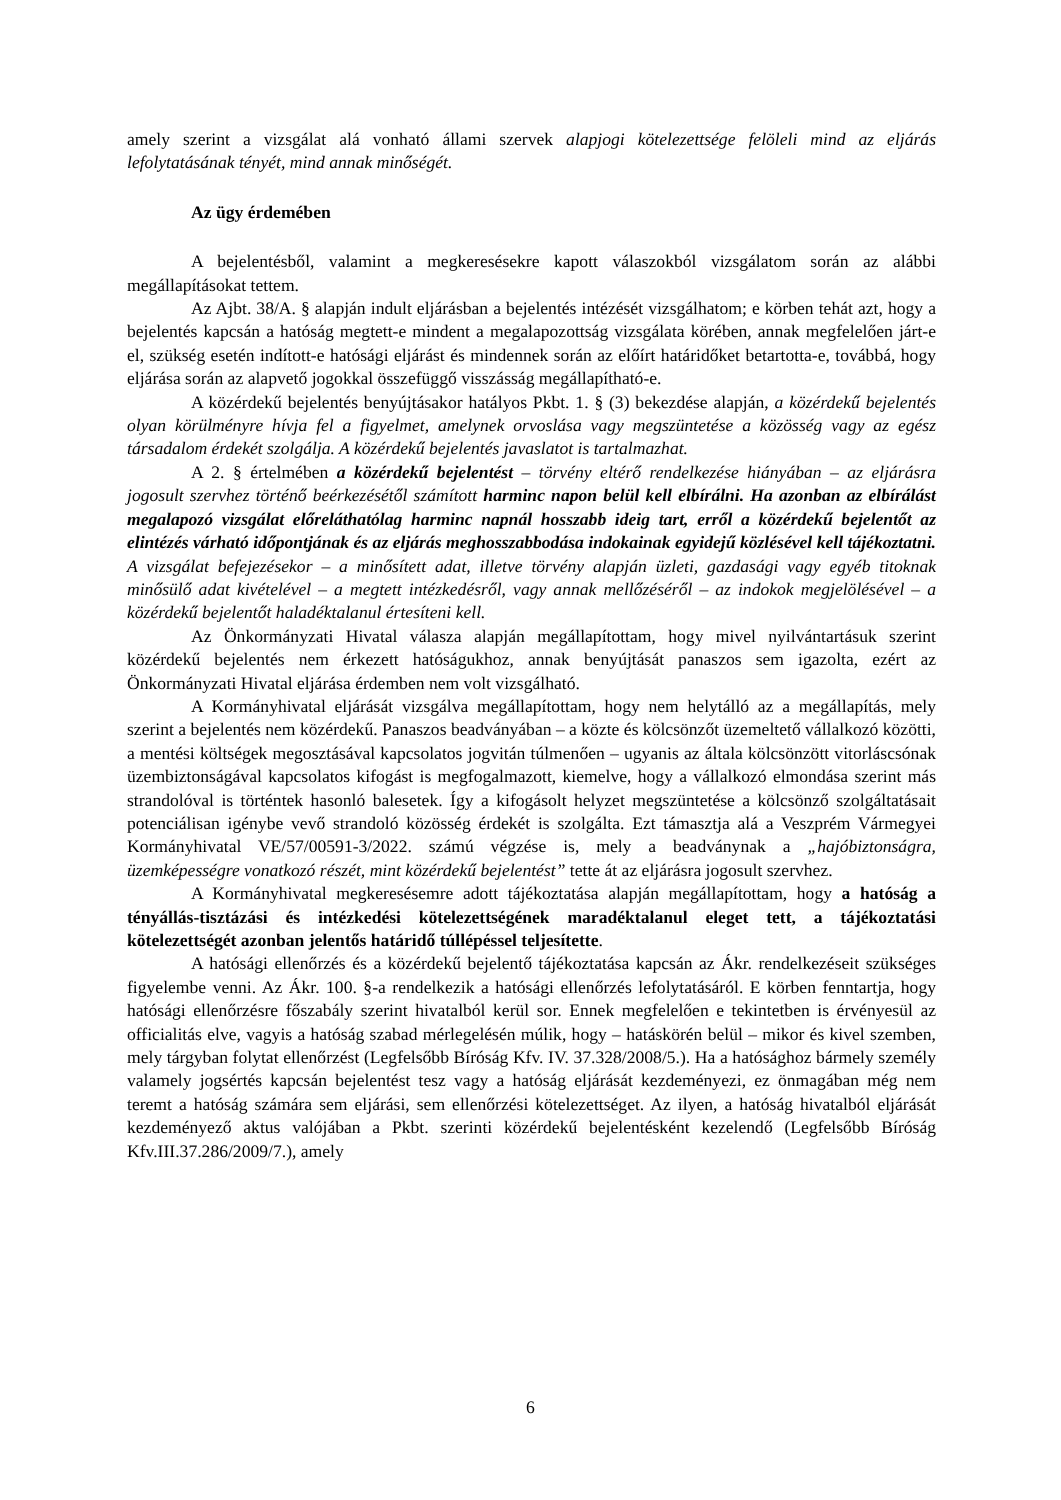amely szerint a vizsgálat alá vonható állami szervek alapjogi kötelezettsége felöleli mind az eljárás lefolytatásának tényét, mind annak minőségét.
Az ügy érdemében
A bejelentésből, valamint a megkeresésekre kapott válaszokból vizsgálatom során az alábbi megállapításokat tettem.
Az Ajbt. 38/A. § alapján indult eljárásban a bejelentés intézését vizsgálhatom; e körben tehát azt, hogy a bejelentés kapcsán a hatóság megtett-e mindent a megalapozottság vizsgálata körében, annak megfelelően járt-e el, szükség esetén indított-e hatósági eljárást és mindennek során az előírt határidőket betartotta-e, továbbá, hogy eljárása során az alapvető jogokkal összefüggő visszásság megállapítható-e.
A közérdekű bejelentés benyújtásakor hatályos Pkbt. 1. § (3) bekezdése alapján, a közérdekű bejelentés olyan körülményre hívja fel a figyelmet, amelynek orvoslása vagy megszüntetése a közösség vagy az egész társadalom érdekét szolgálja. A közérdekű bejelentés javaslatot is tartalmazhat.
A 2. § értelmében a közérdekű bejelentést – törvény eltérő rendelkezése hiányában – az eljárásra jogosult szervhez történő beérkezésétől számított harminc napon belül kell elbírálni. Ha azonban az elbírálást megalapozó vizsgálat előreláthatólag harminc napnál hosszabb ideig tart, erről a közérdekű bejelentőt az elintézés várható időpontjának és az eljárás meghosszabbodása indokainak egyidejű közlésével kell tájékoztatni. A vizsgálat befejezésekor – a minősített adat, illetve törvény alapján üzleti, gazdasági vagy egyéb titoknak minősülő adat kivételével – a megtett intézkedésről, vagy annak mellőzéséről – az indokok megjelölésével – a közérdekű bejelentőt haladéktalanul értesíteni kell.
Az Önkormányzati Hivatal válasza alapján megállapítottam, hogy mivel nyilvántartásuk szerint közérdekű bejelentés nem érkezett hatóságukhoz, annak benyújtását panaszos sem igazolta, ezért az Önkormányzati Hivatal eljárása érdemben nem volt vizsgálható.
A Kormányhivatal eljárását vizsgálva megállapítottam, hogy nem helytálló az a megállapítás, mely szerint a bejelentés nem közérdekű. Panaszos beadványában – a közte és kölcsönzőt üzemeltető vállalkozó közötti, a mentési költségek megosztásával kapcsolatos jogvitán túlmenően – ugyanis az általa kölcsönzött vitorláscsónak üzembiztonságával kapcsolatos kifogást is megfogalmazott, kiemelve, hogy a vállalkozó elmondása szerint más strandolóval is történtek hasonló balesetek. Így a kifogásolt helyzet megszüntetése a kölcsönző szolgáltatásait potenciálisan igénybe vevő strandoló közösség érdekét is szolgálta. Ezt támasztja alá a Veszprém Vármegyei Kormányhivatal VE/57/00591-3/2022. számú végzése is, mely a beadványnak a „hajóbiztonságra, üzemképességre vonatkozó részét, mint közérdekű bejelentést” tette át az eljárásra jogosult szervhez.
A Kormányhivatal megkeresésemre adott tájékoztatása alapján megállapítottam, hogy a hatóság a tényállás-tisztázási és intézkedési kötelezettségének maradéktalanul eleget tett, a tájékoztatási kötelezettségét azonban jelentős határidő túllépéssel teljesítette.
A hatósági ellenőrzés és a közérdekű bejelentő tájékoztatása kapcsán az Ákr. rendelkezéseit szükséges figyelembe venni. Az Ákr. 100. §-a rendelkezik a hatósági ellenőrzés lefolytatásáról. E körben fenntartja, hogy hatósági ellenőrzésre főszabály szerint hivatalból kerül sor. Ennek megfelelően e tekintetben is érvényesül az officialitás elve, vagyis a hatóság szabad mérlegelésén múlik, hogy – hatáskörén belül – mikor és kivel szemben, mely tárgyban folytat ellenőrzést (Legfelsőbb Bíróság Kfv. IV. 37.328/2008/5.). Ha a hatósághoz bármely személy valamely jogsértés kapcsán bejelentést tesz vagy a hatóság eljárását kezdeményezi, ez önmagában még nem teremt a hatóság számára sem eljárási, sem ellenőrzési kötelezettséget. Az ilyen, a hatóság hivatalból eljárását kezdeményező aktus valójában a Pkbt. szerinti közérdekű bejelentésként kezelendő (Legfelsőbb Bíróság Kfv.III.37.286/2009/7.), amely
6